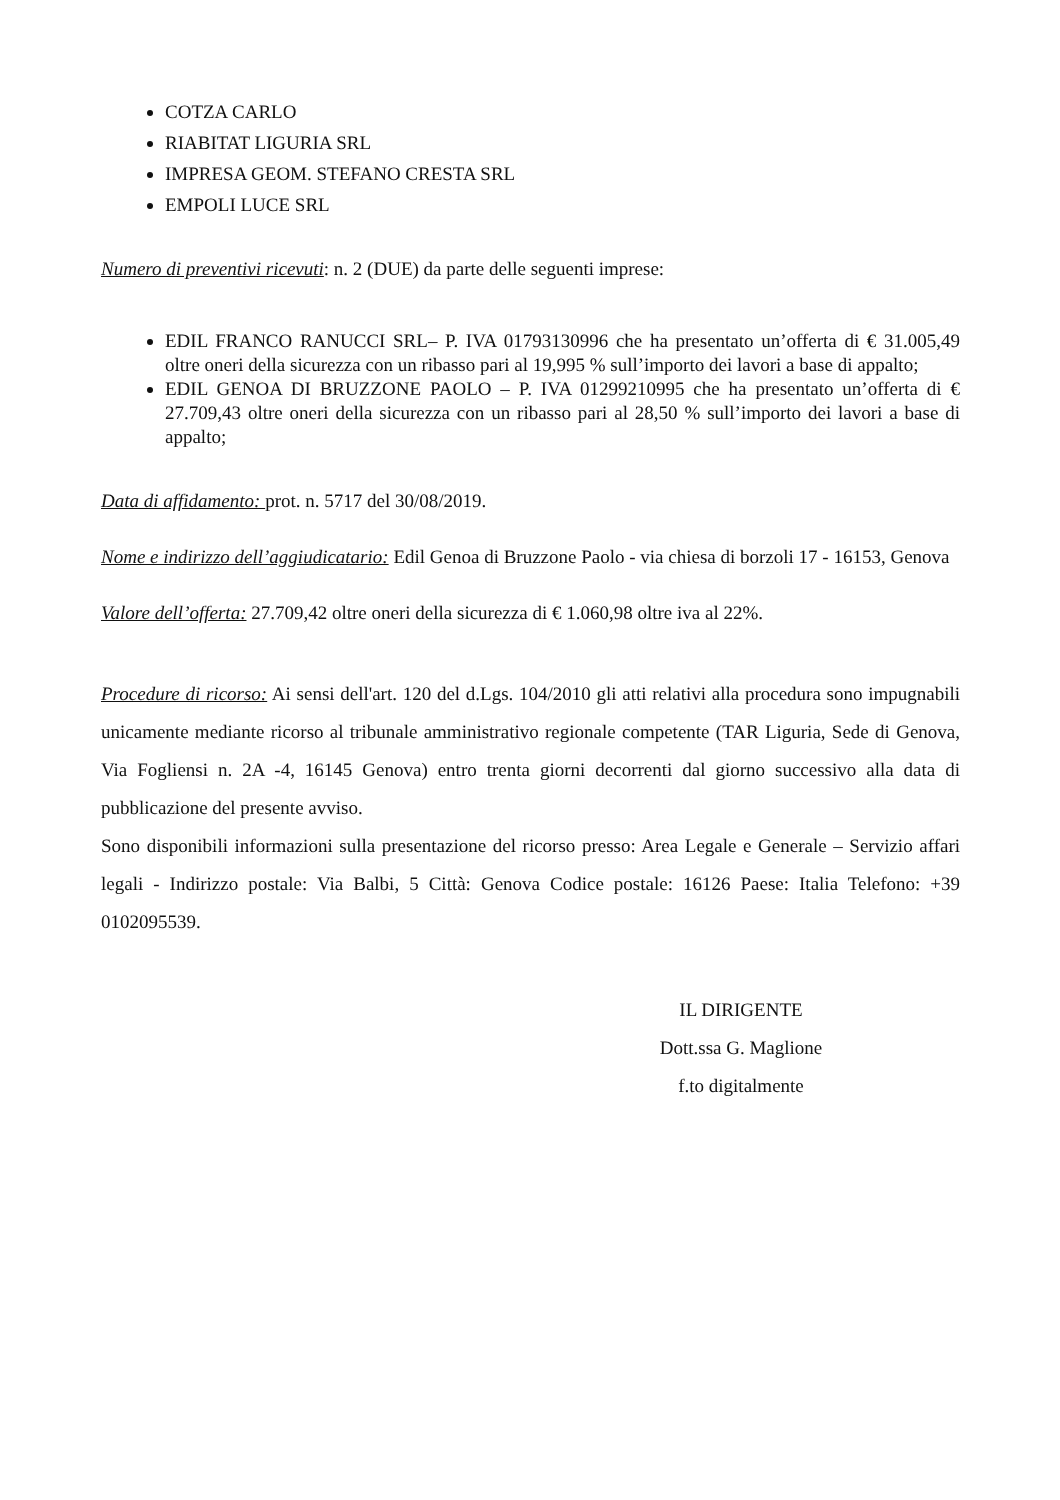COTZA CARLO
RIABITAT LIGURIA SRL
IMPRESA GEOM. STEFANO CRESTA SRL
EMPOLI LUCE SRL
Numero di preventivi ricevuti: n. 2 (DUE) da parte delle seguenti imprese:
EDIL FRANCO RANUCCI SRL– P. IVA 01793130996 che ha presentato un’offerta di € 31.005,49 oltre oneri della sicurezza con un ribasso pari al 19,995 % sull’importo dei lavori a base di appalto;
EDIL GENOA DI BRUZZONE PAOLO – P. IVA 01299210995 che ha presentato un’offerta di € 27.709,43 oltre oneri della sicurezza con un ribasso pari al 28,50 % sull’importo dei lavori a base di appalto;
Data di affidamento: prot. n. 5717 del 30/08/2019.
Nome e indirizzo dell’aggiudicatario: Edil Genoa di Bruzzone Paolo - via chiesa di borzoli 17 - 16153, Genova
Valore dell’offerta: 27.709,42 oltre oneri della sicurezza di € 1.060,98 oltre iva al 22%.
Procedure di ricorso: Ai sensi dell'art. 120 del d.Lgs. 104/2010 gli atti relativi alla procedura sono impugnabili unicamente mediante ricorso al tribunale amministrativo regionale competente (TAR Liguria, Sede di Genova, Via Fogliensi n. 2A -4, 16145 Genova) entro trenta giorni decorrenti dal giorno successivo alla data di pubblicazione del presente avviso.
Sono disponibili informazioni sulla presentazione del ricorso presso: Area Legale e Generale – Servizio affari legali - Indirizzo postale: Via Balbi, 5 Città: Genova Codice postale: 16126 Paese: Italia Telefono: +39 0102095539.
IL DIRIGENTE
Dott.ssa G. Maglione
f.to digitalmente